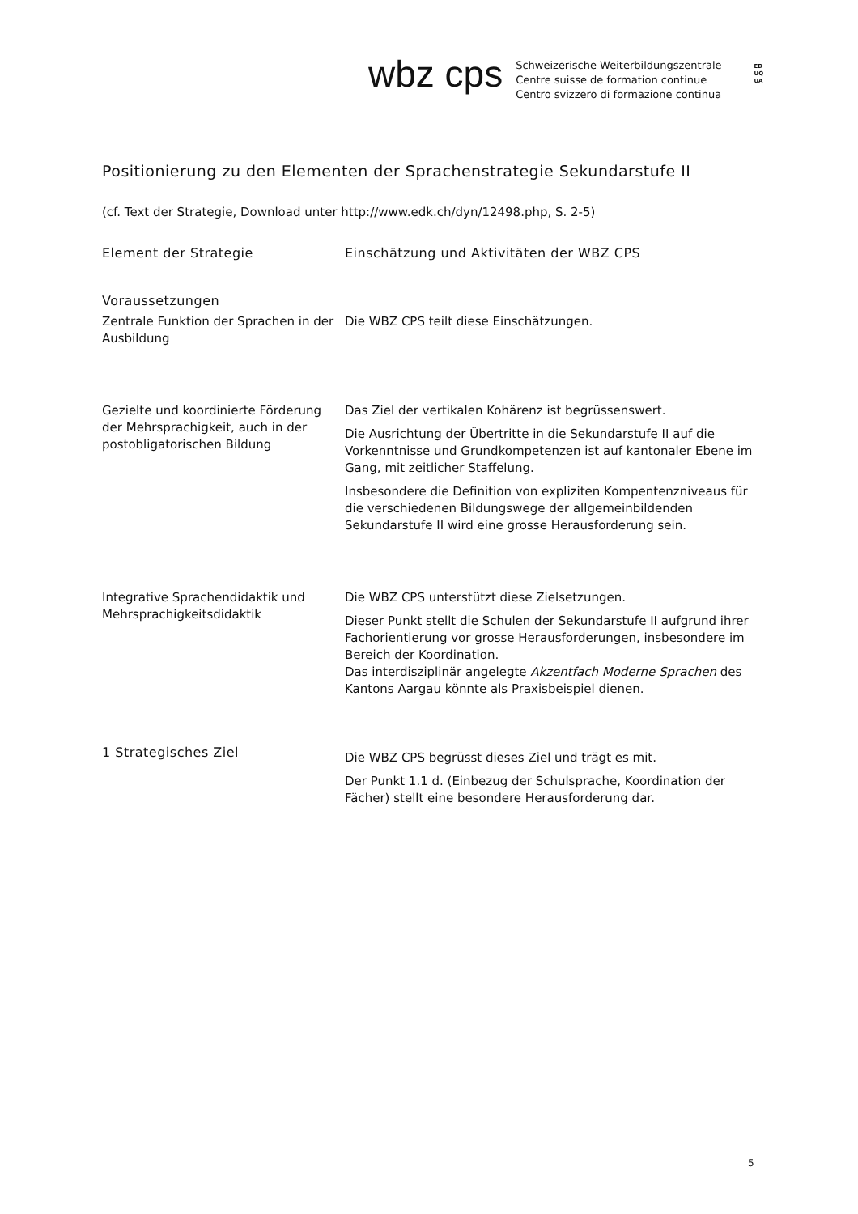wbz cps
Schweizerische Weiterbildungszentrale
Centre suisse de formation continue
Centro svizzero di formazione continua
EDUQUA
Positionierung zu den Elementen der Sprachenstrategie Sekundarstufe II
(cf. Text der Strategie, Download unter http://www.edk.ch/dyn/12498.php, S. 2-5)
| Element der Strategie | Einschätzung und Aktivitäten der WBZ CPS |
| --- | --- |
| Voraussetzungen | |
| Zentrale Funktion der Sprachen in der Ausbildung | Die WBZ CPS teilt diese Einschätzungen. |
| Gezielte und koordinierte Förderung der Mehrsprachigkeit, auch in der postobligatorischen Bildung | Das Ziel der vertikalen Kohärenz ist begrüssenswert. Die Ausrichtung der Übertritte in die Sekundarstufe II auf die Vorkenntnisse und Grundkompetenzen ist auf kantonaler Ebene im Gang, mit zeitlicher Staffelung. Insbesondere die Definition von expliziten Kompentenzniveaus für die verschiedenen Bildungswege der allgemeinbildenden Sekundarstufe II wird eine grosse Herausforderung sein. |
| Integrative Sprachendidaktik und Mehrsprachigkeitsdidaktik | Die WBZ CPS unterstützt diese Zielsetzungen. Dieser Punkt stellt die Schulen der Sekundarstufe II aufgrund ihrer Fachorientierung vor grosse Herausforderungen, insbesondere im Bereich der Koordination. Das interdisziplinär angelegte Akzentfach Moderne Sprachen des Kantons Aargau könnte als Praxisbeispiel dienen. |
| 1 Strategisches Ziel | Die WBZ CPS begrüsst dieses Ziel und trägt es mit. Der Punkt 1.1 d. (Einbezug der Schulsprache, Koordination der Fächer) stellt eine besondere Herausforderung dar. |
5